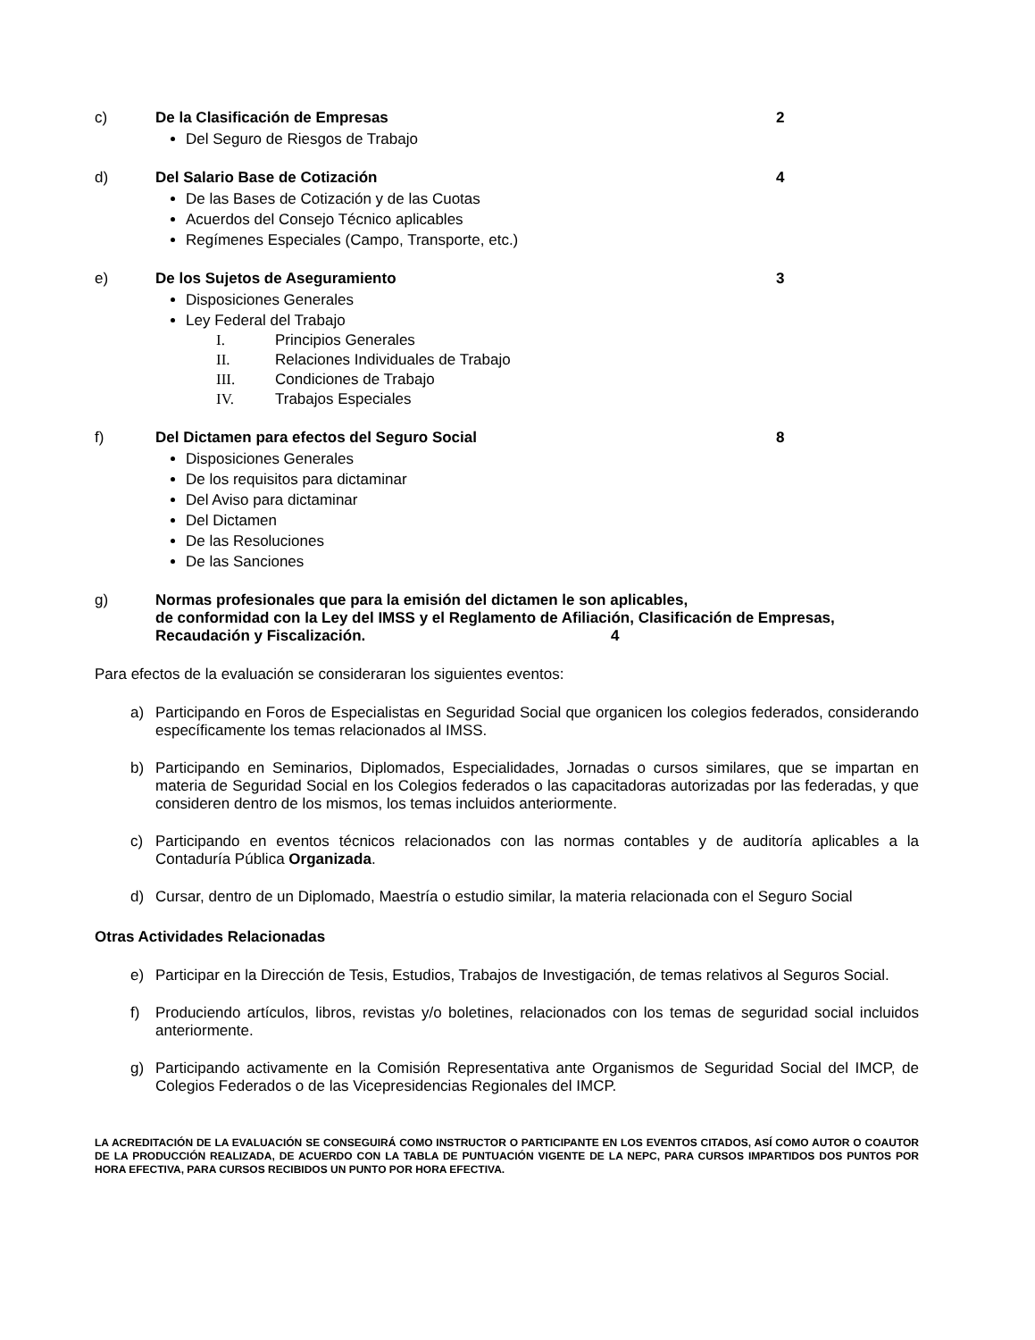c) De la Clasificación de Empresas
2
Del Seguro de Riesgos de Trabajo
d) Del Salario Base de Cotización 4
De las Bases de Cotización y de las Cuotas
Acuerdos del Consejo Técnico aplicables
Regímenes Especiales (Campo, Transporte, etc.)
e) De los Sujetos de Aseguramiento
3
Disposiciones Generales
Ley Federal del Trabajo
I. Principios Generales
II. Relaciones Individuales de Trabajo
III. Condiciones de Trabajo
IV. Trabajos Especiales
f) Del Dictamen para efectos del Seguro Social
8
Disposiciones Generales
De los requisitos para dictaminar
Del Aviso para dictaminar
Del Dictamen
De las Resoluciones
De las Sanciones
g)
Normas profesionales que para la emisión del dictamen le son aplicables,
de conformidad con la Ley del IMSS y el Reglamento de Afiliación, Clasificación de Empresas, Recaudación y Fiscalización. 4
Para efectos de la evaluación se consideraran los siguientes eventos:
a) Participando en Foros de Especialistas en Seguridad Social que organicen los colegios federados, considerando específicamente los temas relacionados al IMSS.
b) Participando en Seminarios, Diplomados, Especialidades, Jornadas o cursos similares, que se impartan en materia de Seguridad Social en los Colegios federados o las capacitadoras autorizadas por las federadas, y que consideren dentro de los mismos, los temas incluidos anteriormente.
c) Participando en eventos técnicos relacionados con las normas contables y de auditoría aplicables a la Contaduría Pública Organizada.
d) Cursar, dentro de un Diplomado, Maestría o estudio similar, la materia relacionada con el Seguro Social
Otras Actividades Relacionadas
e) Participar en la Dirección de Tesis, Estudios, Trabajos de Investigación, de temas relativos al Seguros Social.
f) Produciendo artículos, libros, revistas y/o boletines, relacionados con los temas de seguridad social incluidos anteriormente.
g) Participando activamente en la Comisión Representativa ante Organismos de Seguridad Social del IMCP, de Colegios Federados o de las Vicepresidencias Regionales del IMCP.
LA ACREDITACIÓN DE LA EVALUACIÓN SE CONSEGUIRÁ COMO INSTRUCTOR O PARTICIPANTE EN LOS EVENTOS CITADOS, ASÍ COMO AUTOR O COAUTOR DE LA PRODUCCIÓN REALIZADA, DE ACUERDO CON LA TABLA DE PUNTUACIÓN VIGENTE DE LA NEPC, PARA CURSOS IMPARTIDOS DOS PUNTOS POR HORA EFECTIVA, PARA CURSOS RECIBIDOS UN PUNTO POR HORA EFECTIVA.